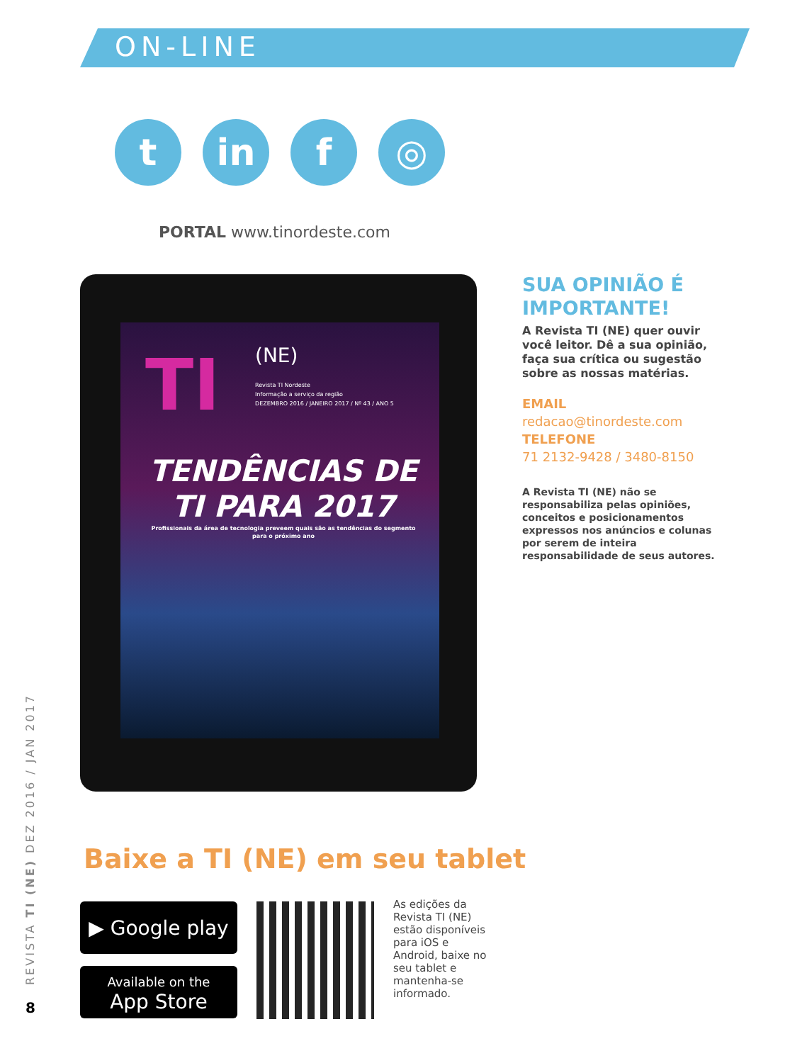ON-LINE
t in f ◎
PORTAL www.tinordeste.com
TI (NE)
Revista TI Nordeste
Informação a serviço da região
DEZEMBRO 2016 / JANEIRO 2017 / Nº 43 / ANO 5
TENDÊNCIAS DE TI PARA 2017
Profissionais da área de tecnologia preveem quais são as tendências do segmento para o próximo ano
SUA OPINIÃO É IMPORTANTE!
A Revista TI (NE) quer ouvir você leitor. Dê a sua opinião, faça sua crítica ou sugestão sobre as nossas matérias.
EMAIL
redacao@tinordeste.com
TELEFONE
71 2132-9428 / 3480-8150
A Revista TI (NE) não se responsabiliza pelas opiniões, conceitos e posicionamentos expressos nos anúncios e colunas por serem de inteira responsabilidade de seus autores.
Baixe a TI (NE) em seu tablet
▶ Google play
Available on the
App Store
As edições da Revista TI (NE) estão disponíveis para iOS e Android, baixe no seu tablet e mantenha-se informado.
REVISTA TI (NE) DEZ 2016 / JAN 2017
8